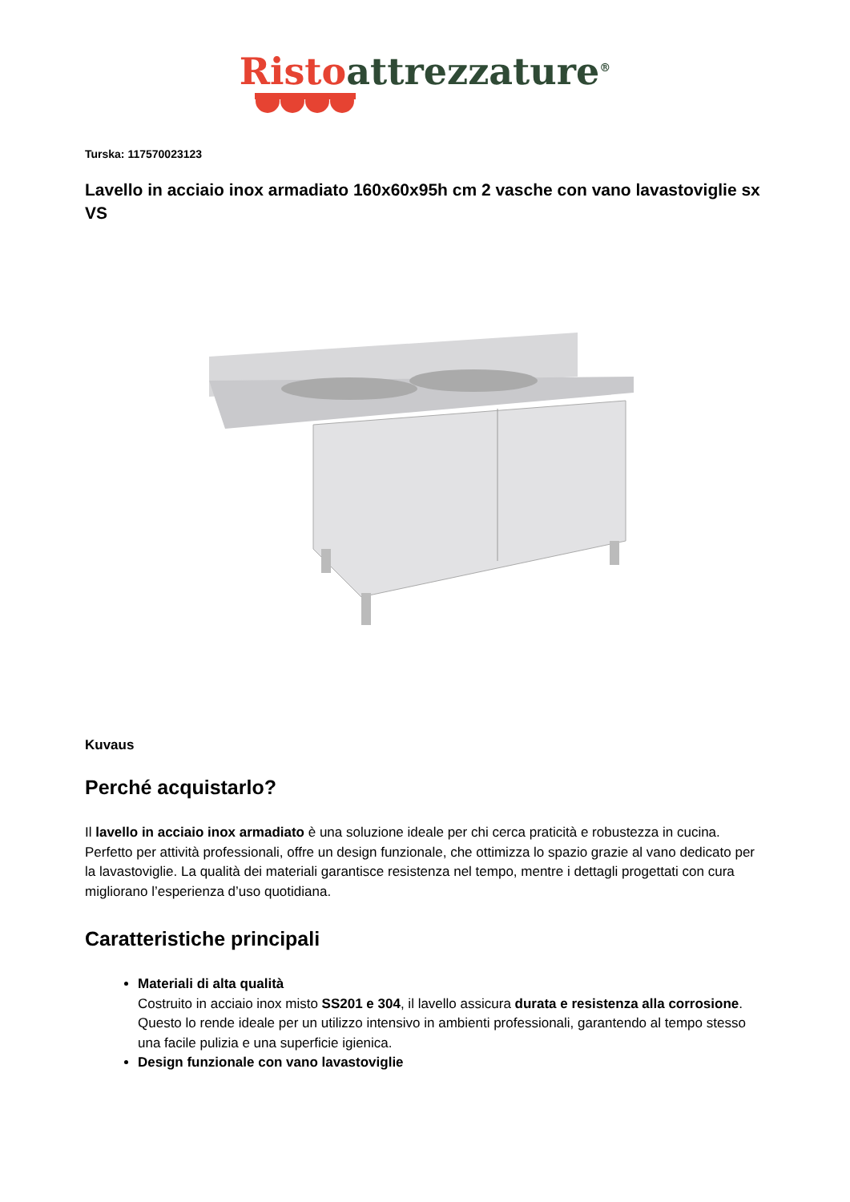Risto attrezzature<sup>®</sup>
Turska: 117570023123
Lavello in acciaio inox armadiato 160x60x95h cm 2 vasche con vano lavastoviglie sx VS
Kuvaus
Perché acquistarlo?
Il lavello in acciaio inox armadiato è una soluzione ideale per chi cerca praticità e robustezza in cucina. Perfetto per attività professionali, offre un design funzionale, che ottimizza lo spazio grazie al vano dedicato per la lavastoviglie. La qualità dei materiali garantisce resistenza nel tempo, mentre i dettagli progettati con cura migliorano l’esperienza d’uso quotidiana.
Caratteristiche principali
Materiali di alta qualità
Costruito in acciaio inox misto SS201 e 304, il lavello assicura durata e resistenza alla corrosione. Questo lo rende ideale per un utilizzo intensivo in ambienti professionali, garantendo al tempo stesso una facile pulizia e una superficie igienica.
Design funzionale con vano lavastoviglie